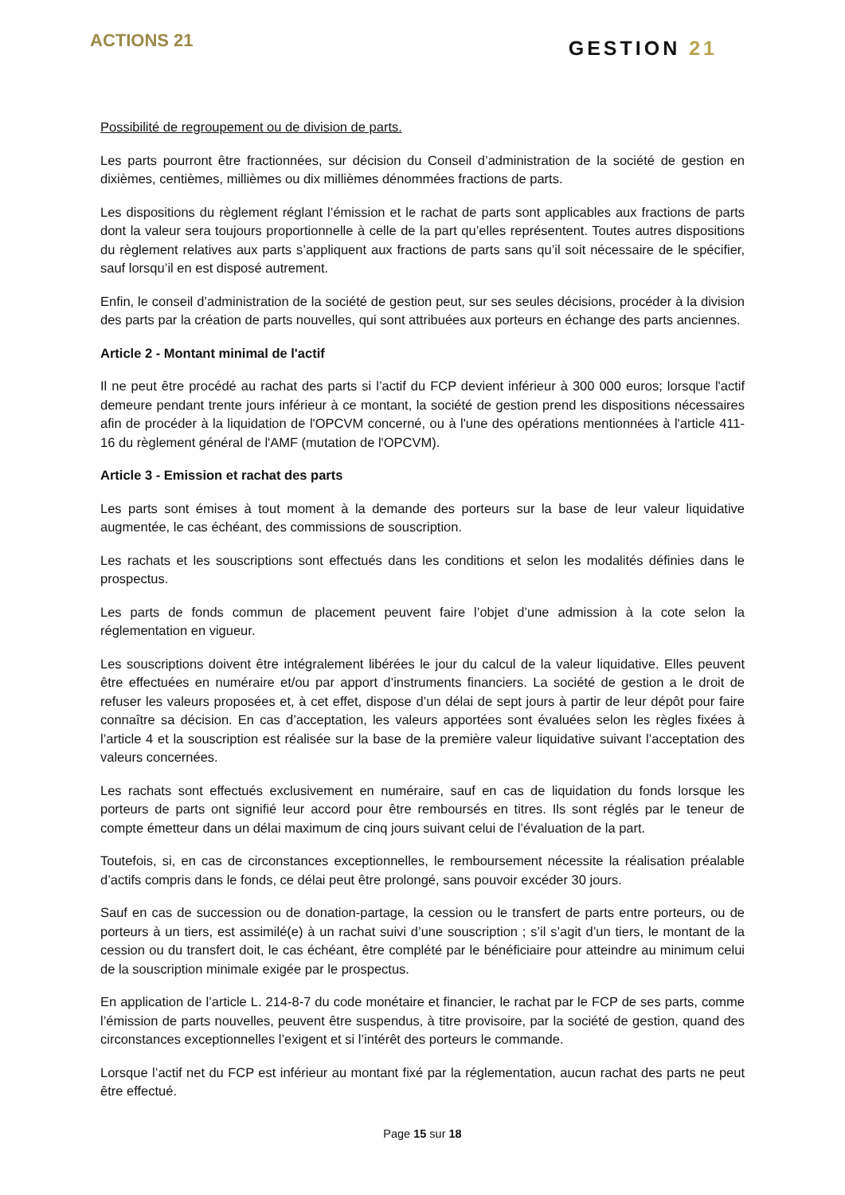ACTIONS 21
GESTION 21
Possibilité de regroupement ou de division de parts.
Les parts pourront être fractionnées, sur décision du Conseil d’administration de la société de gestion en dixièmes, centièmes, millièmes ou dix millièmes dénommées fractions de parts.
Les dispositions du règlement réglant l’émission et le rachat de parts sont applicables aux fractions de parts dont la valeur sera toujours proportionnelle à celle de la part qu’elles représentent. Toutes autres dispositions du règlement relatives aux parts s’appliquent aux fractions de parts sans qu’il soit nécessaire de le spécifier, sauf lorsqu’il en est disposé autrement.
Enfin, le conseil d’administration de la société de gestion peut, sur ses seules décisions, procéder à la division des parts par la création de parts nouvelles, qui sont attribuées aux porteurs en échange des parts anciennes.
Article 2 - Montant minimal de l'actif
Il ne peut être procédé au rachat des parts si l’actif du FCP devient inférieur à 300 000 euros; lorsque l'actif demeure pendant trente jours inférieur à ce montant, la société de gestion prend les dispositions nécessaires afin de procéder à la liquidation de l'OPCVM concerné, ou à l'une des opérations mentionnées à l'article 411-16 du règlement général de l'AMF (mutation de l'OPCVM).
Article 3 - Emission et rachat des parts
Les parts sont émises à tout moment à la demande des porteurs sur la base de leur valeur liquidative augmentée, le cas échéant, des commissions de souscription.
Les rachats et les souscriptions sont effectués dans les conditions et selon les modalités définies dans le prospectus.
Les parts de fonds commun de placement peuvent faire l’objet d’une admission à la cote selon la réglementation en vigueur.
Les souscriptions doivent être intégralement libérées le jour du calcul de la valeur liquidative. Elles peuvent être effectuées en numéraire et/ou par apport d’instruments financiers. La société de gestion a le droit de refuser les valeurs proposées et, à cet effet, dispose d’un délai de sept jours à partir de leur dépôt pour faire connaître sa décision. En cas d’acceptation, les valeurs apportées sont évaluées selon les règles fixées à l’article 4 et la souscription est réalisée sur la base de la première valeur liquidative suivant l’acceptation des valeurs concernées.
Les rachats sont effectués exclusivement en numéraire, sauf en cas de liquidation du fonds lorsque les porteurs de parts ont signifié leur accord pour être remboursés en titres. Ils sont réglés par le teneur de compte émetteur dans un délai maximum de cinq jours suivant celui de l’évaluation de la part.
Toutefois, si, en cas de circonstances exceptionnelles, le remboursement nécessite la réalisation préalable d’actifs compris dans le fonds, ce délai peut être prolongé, sans pouvoir excéder 30 jours.
Sauf en cas de succession ou de donation-partage, la cession ou le transfert de parts entre porteurs, ou de porteurs à un tiers, est assimilé(e) à un rachat suivi d’une souscription ; s’il s’agit d’un tiers, le montant de la cession ou du transfert doit, le cas échéant, être complété par le bénéficiaire pour atteindre au minimum celui de la souscription minimale exigée par le prospectus.
En application de l’article L. 214-8-7 du code monétaire et financier, le rachat par le FCP de ses parts, comme l’émission de parts nouvelles, peuvent être suspendus, à titre provisoire, par la société de gestion, quand des circonstances exceptionnelles l’exigent et si l’intérêt des porteurs le commande.
Lorsque l’actif net du FCP est inférieur au montant fixé par la réglementation, aucun rachat des parts ne peut être effectué.
Page 15 sur 18